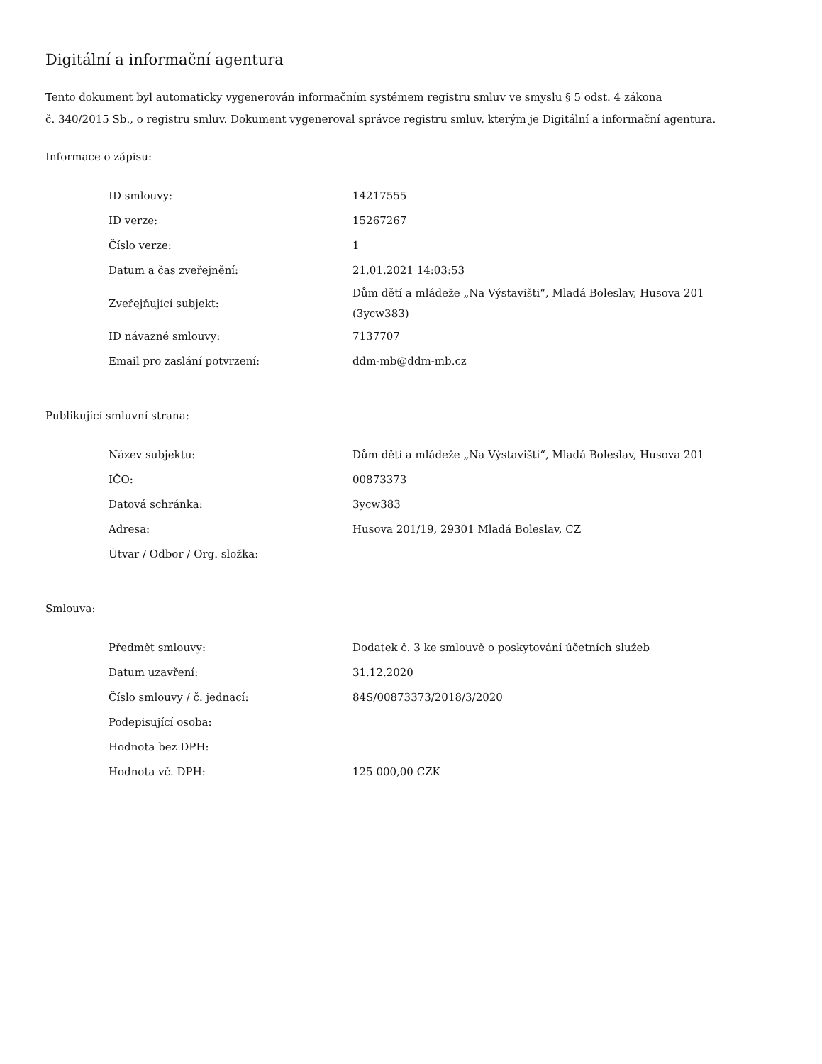Digitální a informační agentura
Tento dokument byl automaticky vygenerován informačním systémem registru smluv ve smyslu § 5 odst. 4 zákona
č. 340/2015 Sb., o registru smluv. Dokument vygeneroval správce registru smluv, kterým je Digitální a informační agentura.
Informace o zápisu:
| ID smlouvy: | 14217555 |
| ID verze: | 15267267 |
| Číslo verze: | 1 |
| Datum a čas zveřejnění: | 21.01.2021 14:03:53 |
| Zveřejňující subjekt: | Dům dětí a mládeže „Na Výstavišti“, Mladá Boleslav, Husova 201 (3ycw383) |
| ID návazné smlouvy: | 7137707 |
| Email pro zaslání potvrzení: | ddm-mb@ddm-mb.cz |
Publikující smluvní strana:
| Název subjektu: | Dům dětí a mládeže „Na Výstavišti“, Mladá Boleslav, Husova 201 |
| IČO: | 00873373 |
| Datová schránka: | 3ycw383 |
| Adresa: | Husova 201/19, 29301 Mladá Boleslav, CZ |
| Útvar / Odbor / Org. složka: | |
Smlouva:
| Předmět smlouvy: | Dodatek č. 3 ke smlouvě o poskytování účetních služeb |
| Datum uzavření: | 31.12.2020 |
| Číslo smlouvy / č. jednací: | 84S/00873373/2018/3/2020 |
| Podepisující osoba: | |
| Hodnota bez DPH: | |
| Hodnota vč. DPH: | 125 000,00 CZK |